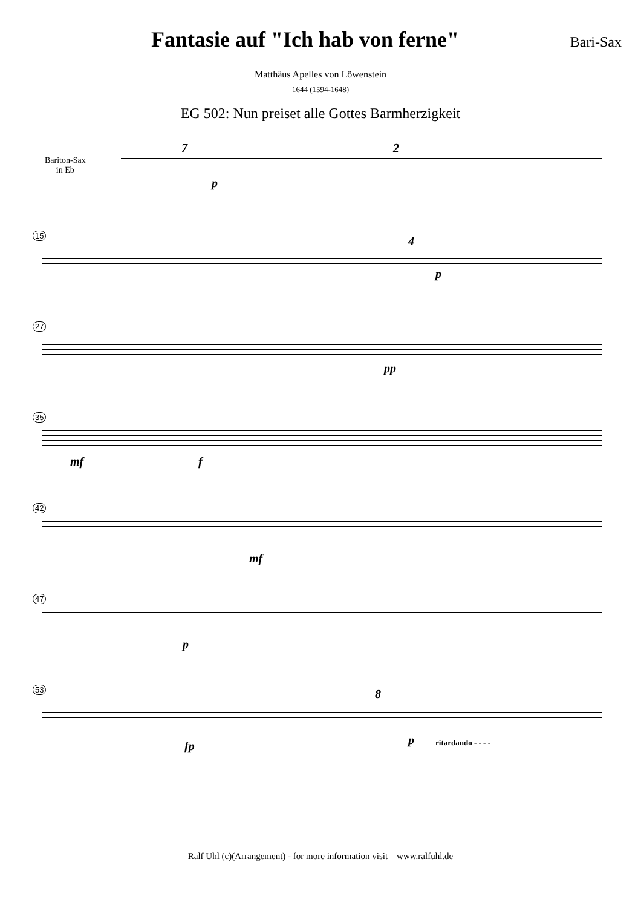Fantasie auf "Ich hab von ferne"
Bari-Sax
Matthäus Apelles von Löwenstein
1644 (1594-1648)
EG 502: Nun preiset alle Gottes Barmherzigkeit
Bariton-Sax
in Eb
7 2
p
15 4
p
27
pp
35
mf f
42
mf
47
p
53 8
fp p ritardando - - - -
Ralf Uhl (c)(Arrangement) - for more information visit www.ralfuhl.de